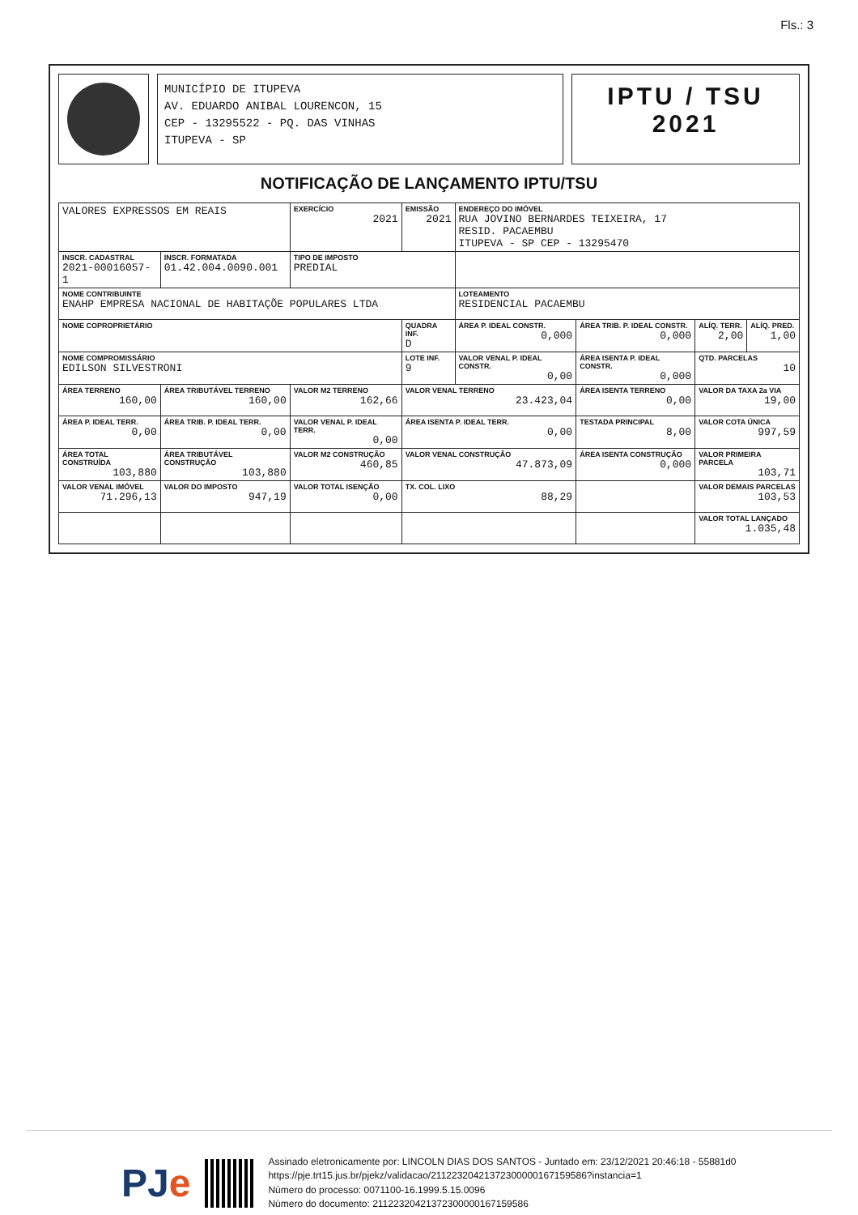Fls.: 3
MUNICÍPIO DE ITUPEVA
AV. EDUARDO ANIBAL LOURENCON, 15
CEP - 13295522 - PQ. DAS VINHAS
ITUPEVA - SP
IPTU / TSU
2021
NOTIFICAÇÃO DE LANÇAMENTO IPTU/TSU
| VALORES EXPRESSOS EM REAIS | | EXERCÍCIO 2021 | EMISSÃO 2021 | ENDEREÇO DO IMÓVEL RUA JOVINO BERNARDES TEIXEIRA, 17 RESID. PACAEMBU ITUPEVA - SP CEP - 13295470 | | | |
| INSCR. CADASTRAL 2021-00016057-1 | INSCR. FORMATADA 01.42.004.0090.001 | TIPO DE IMPOSTO PREDIAL | | | | | |
| NOME CONTRIBUINTE ENAHP EMPRESA NACIONAL DE HABITAÇÕE POPULARES LTDA | | | | LOTEAMENTO RESIDENCIAL PACAEMBU | | | |
| NOME COPROPRIETÁRIO | | | QUADRA INF. D | ÁREA P. IDEAL CONSTR. 0,000 | ÁREA TRIB. P. IDEAL CONSTR. 0,000 | ALÍQ. TERR. 2,00 | ALÍQ. PRED. 1,00 |
| NOME COMPROMISSÁRIO EDILSON SILVESTRONI | | | LOTE INF. 9 | VALOR VENAL P. IDEAL CONSTR. 0,00 | ÁREA ISENTA P. IDEAL CONSTR. 0,000 | QTD. PARCELAS 10 | |
| ÁREA TERRENO 160,00 | ÁREA TRIBUTÁVEL TERRENO 160,00 | VALOR M2 TERRENO 162,66 | VALOR VENAL TERRENO 23.423,04 | | ÁREA ISENTA TERRENO 0,00 | VALOR DA TAXA 2a VIA 19,00 | |
| ÁREA P. IDEAL TERR. 0,00 | ÁREA TRIB. P. IDEAL TERR. 0,00 | VALOR VENAL P. IDEAL TERR. 0,00 | ÁREA ISENTA P. IDEAL TERR. 0,00 | | TESTADA PRINCIPAL 8,00 | VALOR COTA ÚNICA 997,59 | |
| ÁREA TOTAL CONSTRUÍDA 103,880 | ÁREA TRIBUTÁVEL CONSTRUÇÃO 103,880 | VALOR M2 CONSTRUÇÃO 460,85 | VALOR VENAL CONSTRUÇÃO 47.873,09 | | ÁREA ISENTA CONSTRUÇÃO 0,000 | VALOR PRIMEIRA PARCELA 103,71 | |
| VALOR VENAL IMÓVEL 71.296,13 | VALOR DO IMPOSTO 947,19 | VALOR TOTAL ISENÇÃO 0,00 | TX. COL. LIXO 88,29 | | | VALOR DEMAIS PARCELAS 103,53 | |
| | | | | | | VALOR TOTAL LANÇADO 1.035,48 | |
PJe
Assinado eletronicamente por: LINCOLN DIAS DOS SANTOS - Juntado em: 23/12/2021 20:46:18 - 55881d0
https://pje.trt15.jus.br/pjekz/validacao/21122320421372300000167159586?instancia=1
Número do processo: 0071100-16.1999.5.15.0096
Número do documento: 21122320421372300000167159586